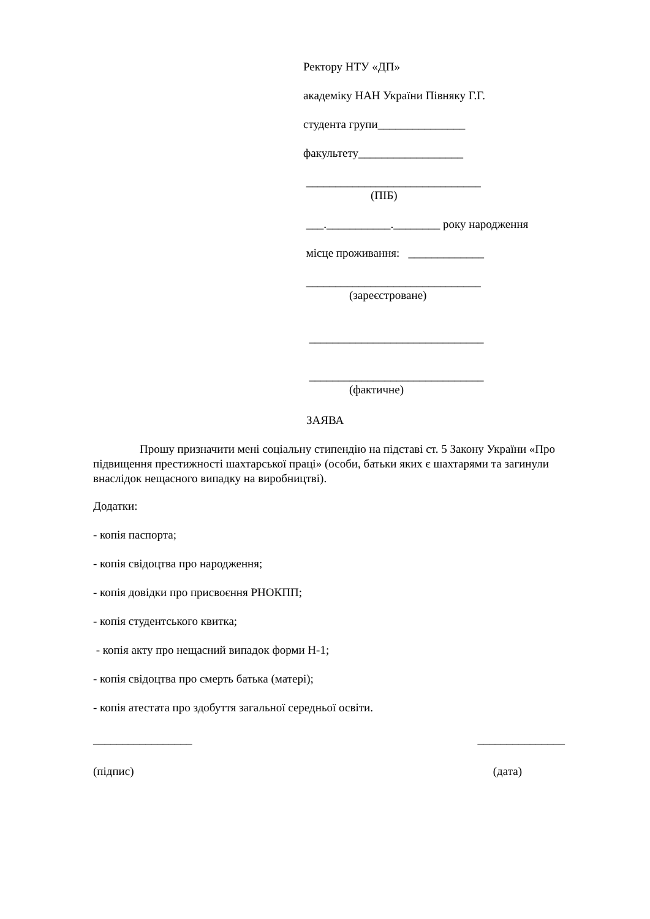Ректору НТУ «ДП»
академіку НАН України Півняку Г.Г.
студента групи_______________
факультету__________________
______________________________
(ПІБ)
___.___________.________ року народження
місце проживання: _____________
______________________________
(зареєстроване)
______________________________
______________________________
(фактичне)
ЗАЯВА
Прошу призначити мені соціальну стипендію на підставі ст. 5 Закону України «Про підвищення престижності шахтарської праці» (особи, батьки яких є шахтарями та загинули внаслідок нещасного випадку на виробництві).
Додатки:
- копія паспорта;
- копія свідоцтва про народження;
- копія довідки про присвоєння РНОКПП;
- копія студентського квитка;
- копія акту про нещасний випадок форми Н-1;
- копія свідоцтва про смерть батька (матері);
- копія атестата про здобуття загальної середньої освіти.
_________________ _______________
(підпис) (дата)